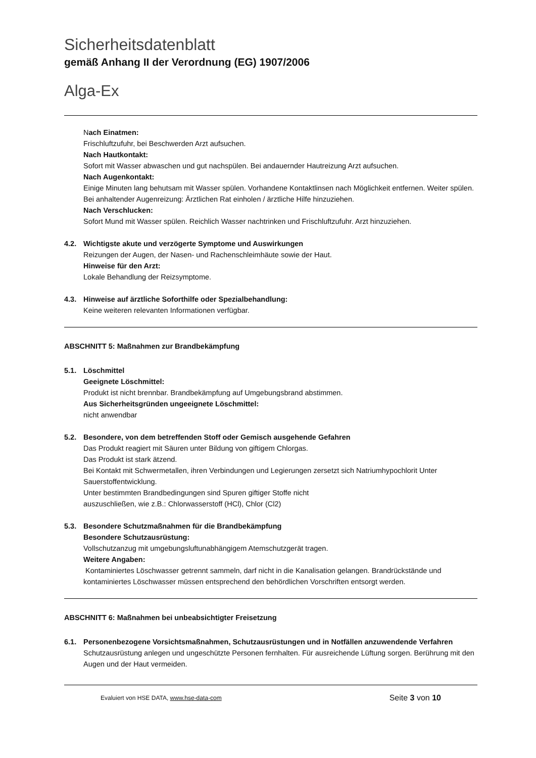Sicherheitsdatenblatt
gemäß Anhang II der Verordnung (EG) 1907/2006
Alga-Ex
Nach Einatmen:
Frischluftzufuhr, bei Beschwerden Arzt aufsuchen.
Nach Hautkontakt:
Sofort mit Wasser abwaschen und gut nachspülen. Bei andauernder Hautreizung Arzt aufsuchen.
Nach Augenkontakt:
Einige Minuten lang behutsam mit Wasser spülen. Vorhandene Kontaktlinsen nach Möglichkeit entfernen. Weiter spülen. Bei anhaltender Augenreizung: Ärztlichen Rat einholen / ärztliche Hilfe hinzuziehen.
Nach Verschlucken:
Sofort Mund mit Wasser spülen. Reichlich Wasser nachtrinken und Frischluftzufuhr. Arzt hinzuziehen.
4.2. Wichtigste akute und verzögerte Symptome und Auswirkungen
Reizungen der Augen, der Nasen- und Rachenschleimhäute sowie der Haut.
Hinweise für den Arzt:
Lokale Behandlung der Reizsymptome.
4.3. Hinweise auf ärztliche Soforthilfe oder Spezialbehandlung:
Keine weiteren relevanten Informationen verfügbar.
ABSCHNITT 5: Maßnahmen zur Brandbekämpfung
5.1. Löschmittel
Geeignete Löschmittel:
Produkt ist nicht brennbar. Brandbekämpfung auf Umgebungsbrand abstimmen.
Aus Sicherheitsgründen ungeeignete Löschmittel:
nicht anwendbar
5.2. Besondere, von dem betreffenden Stoff oder Gemisch ausgehende Gefahren
Das Produkt reagiert mit Säuren unter Bildung von giftigem Chlorgas.
Das Produkt ist stark ätzend.
Bei Kontakt mit Schwermetallen, ihren Verbindungen und Legierungen zersetzt sich Natriumhypochlorit Unter Sauerstoffentwicklung.
Unter bestimmten Brandbedingungen sind Spuren giftiger Stoffe nicht
auszuschließen, wie z.B.: Chlorwasserstoff (HCl), Chlor (Cl2)
5.3. Besondere Schutzmaßnahmen für die Brandbekämpfung
Besondere Schutzausrüstung:
Vollschutzanzug mit umgebungsluftunabhängigem Atemschutzgerät tragen.
Weitere Angaben:
Kontaminiertes Löschwasser getrennt sammeln, darf nicht in die Kanalisation gelangen. Brandrückstände und kontaminiertes Löschwasser müssen entsprechend den behördlichen Vorschriften entsorgt werden.
ABSCHNITT 6: Maßnahmen bei unbeabsichtigter Freisetzung
6.1. Personenbezogene Vorsichtsmaßnahmen, Schutzausrüstungen und in Notfällen anzuwendende Verfahren
Schutzausrüstung anlegen und ungeschützte Personen fernhalten. Für ausreichende Lüftung sorgen. Berührung mit den Augen und der Haut vermeiden.
Evaluiert von HSE DATA, www.hse-data-com Seite 3 von 10